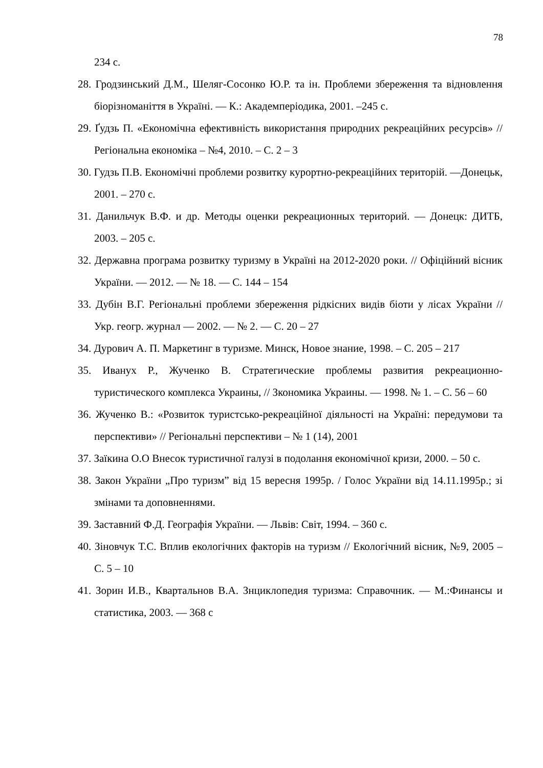78
234 с.
28. Гродзинський Д.М., Шеляг-Сосонко Ю.Р. та ін. Проблеми збереження та відновлення біорізноманіття в Україні. — К.: Академперіодика, 2001. –245 с.
29. Ґудзь П. «Економічна ефективність використання природних рекреаційних ресурсів» // Регіональна економіка – №4, 2010. – С. 2 – 3
30. Гудзь П.В. Економічні проблеми розвитку курортно-рекреаційних територій. —Донецьк, 2001. – 270 с.
31. Данильчук В.Ф. и др. Методы оценки рекреационных територий. — Донецк: ДИТБ, 2003. – 205 с.
32. Державна програма розвитку туризму в Україні на 2012-2020 роки. // Офіційний вісник України. — 2012. — № 18. — С. 144 – 154
33. Дубін В.Г. Регіональні проблеми збереження рідкісних видів біоти у лісах України // Укр. геогр. журнал — 2002. — № 2. — С. 20 – 27
34. Дурович А. П. Маркетинг в туризме. Минск, Новое знание, 1998. – С. 205 – 217
35. Иванух Р., Жученко В. Стратегические проблемы развития рекреационно-туристического комплекса Украины, // Зкономика Украины. — 1998. № 1. – С. 56 – 60
36. Жученко В.: «Розвиток туристсько-рекреаційної діяльності на Україні: передумови та перспективи» // Регіональні перспективи – № 1 (14), 2001
37. Заїкина О.О Внесок туристичної галузі в подолання економічної кризи, 2000. – 50 с.
38. Закон України „Про туризм” від 15 вересня 1995р. / Голос України від 14.11.1995р.; зі змінами та доповненнями.
39. Заставний Ф.Д. Географія України. — Львів: Світ, 1994. – 360 с.
40. Зіновчук Т.С. Вплив екологічних факторів на туризм // Екологічний вісник, №9, 2005 – С. 5 – 10
41. Зорин И.В., Квартальнов В.А. Знциклопедия туризма: Справочник. — М.:Финансы и статистика, 2003. — 368 с